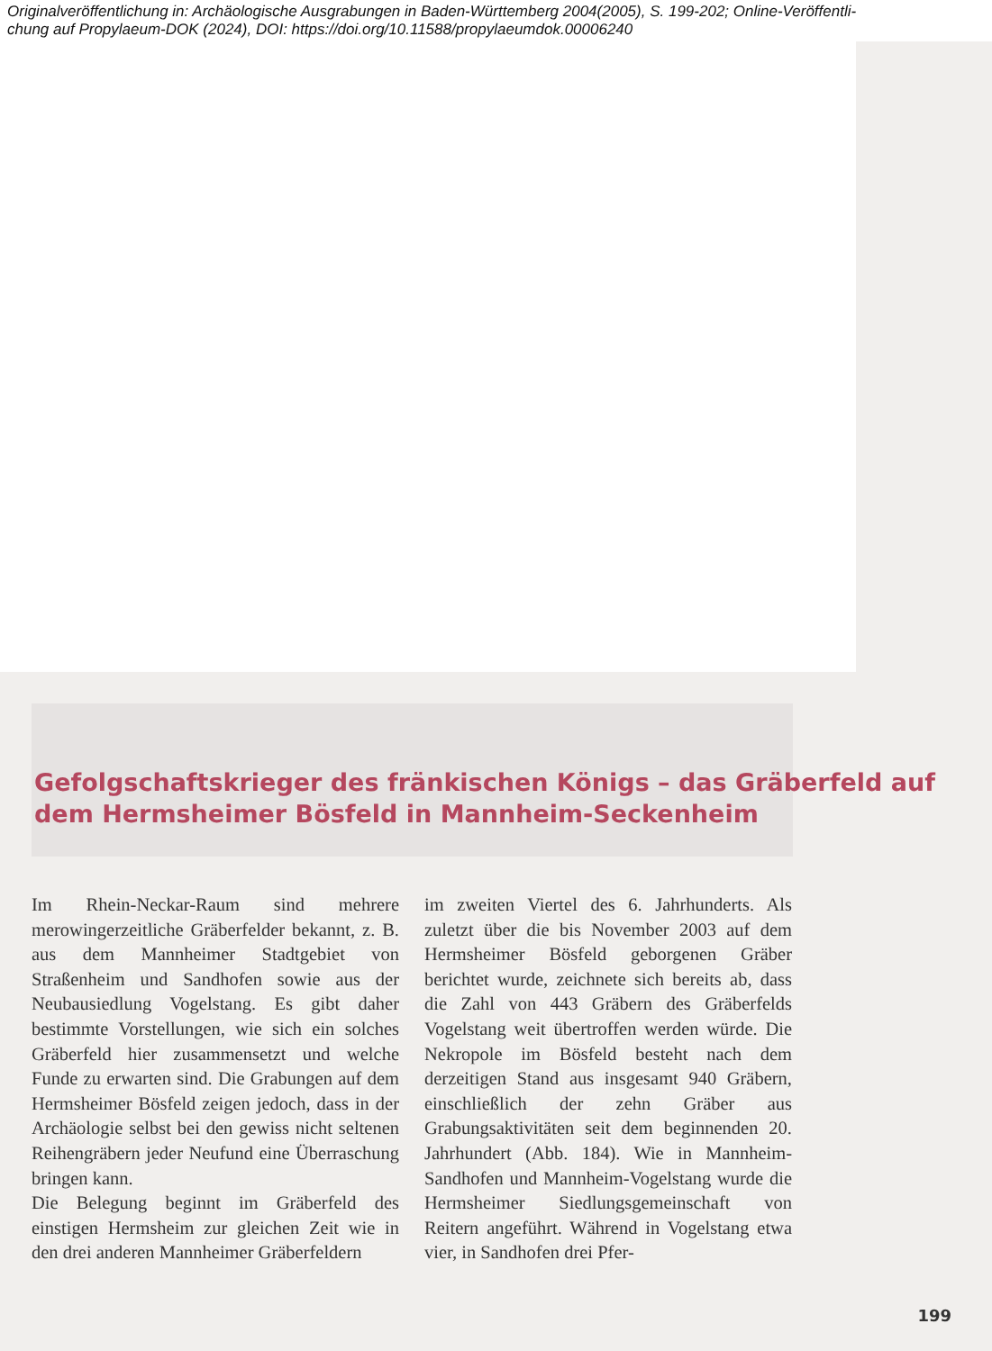Originalveröffentlichung in: Archäologische Ausgrabungen in Baden-Württemberg 2004(2005), S. 199-202; Online-Veröffentli-
chung auf Propylaeum-DOK (2024), DOI: https://doi.org/10.11588/propylaeumdok.00006240
Gefolgschaftskrieger des fränkischen Königs – das Gräberfeld auf dem Hermsheimer Bösfeld in Mannheim-Seckenheim
Im Rhein-Neckar-Raum sind mehrere merowingerzeitliche Gräberfelder bekannt, z. B. aus dem Mannheimer Stadtgebiet von Straßenheim und Sandhofen sowie aus der Neubausiedlung Vogelstang. Es gibt daher bestimmte Vorstellungen, wie sich ein solches Gräberfeld hier zusammensetzt und welche Funde zu erwarten sind. Die Grabungen auf dem Hermsheimer Bösfeld zeigen jedoch, dass in der Archäologie selbst bei den gewiss nicht seltenen Reihengräbern jeder Neufund eine Überraschung bringen kann.
Die Belegung beginnt im Gräberfeld des einstigen Hermsheim zur gleichen Zeit wie in den drei anderen Mannheimer Gräberfeldern
im zweiten Viertel des 6. Jahrhunderts. Als zuletzt über die bis November 2003 auf dem Hermsheimer Bösfeld geborgenen Gräber berichtet wurde, zeichnete sich bereits ab, dass die Zahl von 443 Gräbern des Gräberfelds Vogelstang weit übertroffen werden würde. Die Nekropole im Bösfeld besteht nach dem derzeitigen Stand aus insgesamt 940 Gräbern, einschließlich der zehn Gräber aus Grabungsaktivitäten seit dem beginnenden 20. Jahrhundert (Abb. 184). Wie in Mannheim-Sandhofen und Mannheim-Vogelstang wurde die Hermsheimer Siedlungsgemeinschaft von Reitern angeführt. Während in Vogelstang etwa vier, in Sandhofen drei Pfer-
199